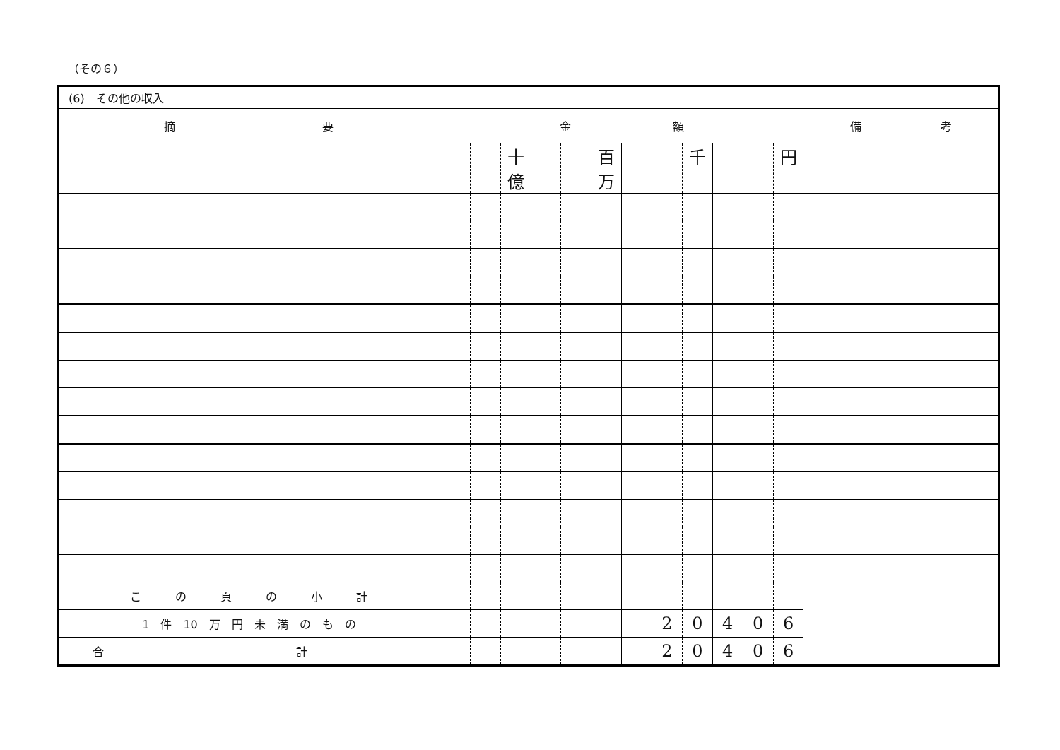（その６）
| (6) その他の収入 | | | | | | | | | | | | | |
| 摘 要 | 金 額 | | | | | | | | | | | | 備 考 |
| | | | 十億 | | | 百万 | | | 千 | | | 円 | |
| こ の 頁 の 小 計 | | | | | | | | | | | | | |
| 1 件 10 万 円 未 満 の も の | | | | | | | | 2 | 0 | 4 | 0 | 6 | |
| 合 計 | | | | | | | | 2 | 0 | 4 | 0 | 6 | |